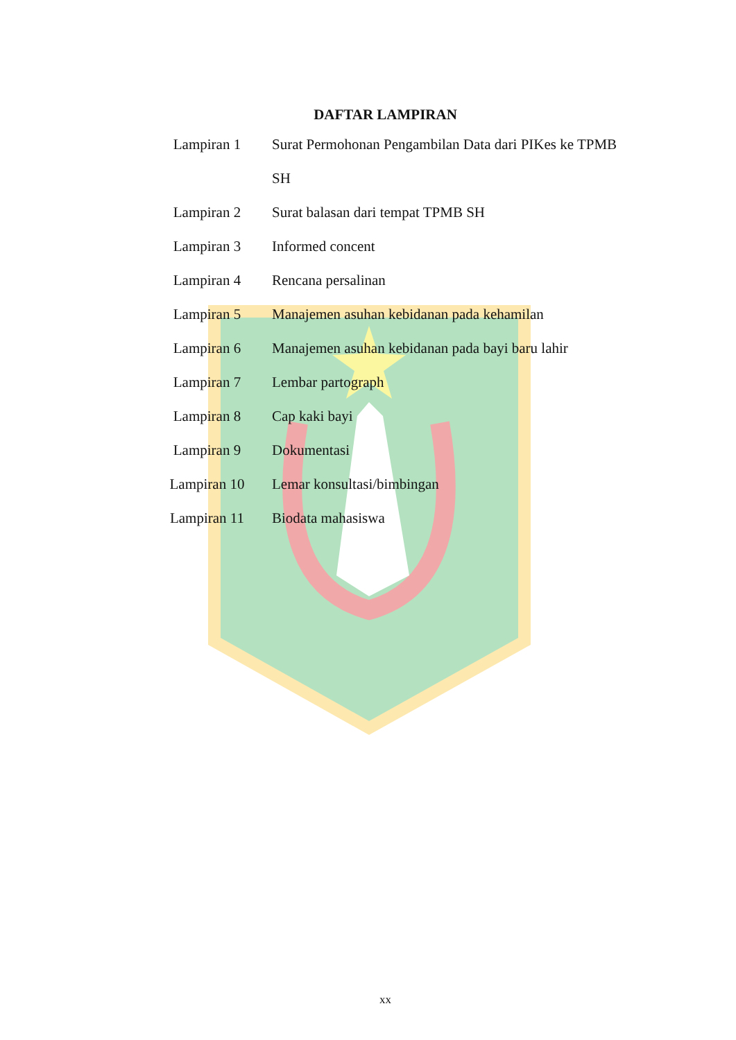DAFTAR LAMPIRAN
| Lampiran 1 | Surat Permohonan Pengambilan Data dari PIKes ke TPMB |
| | SH |
| Lampiran 2 | Surat balasan dari tempat TPMB SH |
| Lampiran 3 | Informed concent |
| Lampiran 4 | Rencana persalinan |
| Lampiran 5 | Manajemen asuhan kebidanan pada kehamilan |
| Lampiran 6 | Manajemen asuhan kebidanan pada bayi baru lahir |
| Lampiran 7 | Lembar partograph |
| Lampiran 8 | Cap kaki bayi |
| Lampiran 9 | Dokumentasi |
| Lampiran 10 | Lemar konsultasi/bimbingan |
| Lampiran 11 | Biodata mahasiswa |
xx